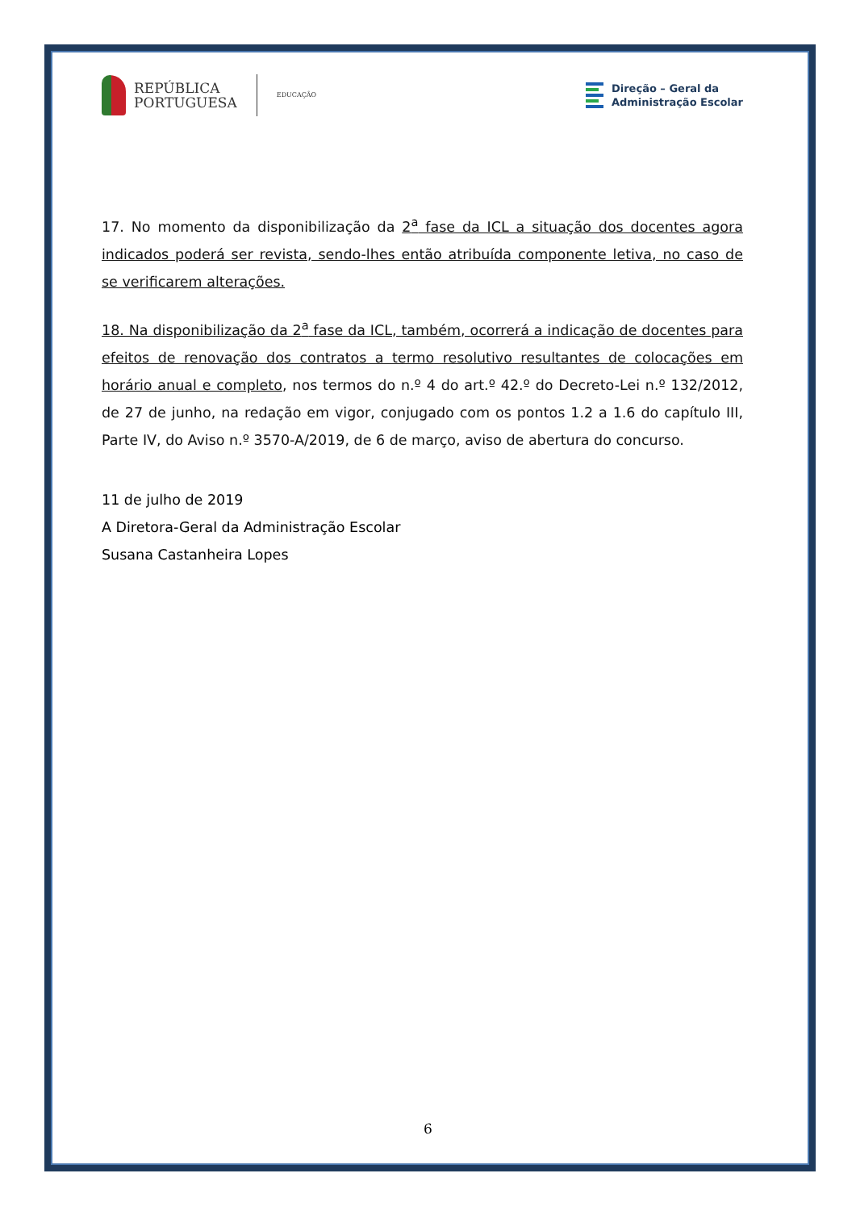REPÚBLICA
PORTUGUESA
EDUCAÇÃO
Direção – Geral da
Administração Escolar
17. No momento da disponibilização da 2<sup>a</sup> fase da ICL a situação dos docentes agora indicados poderá ser revista, sendo-lhes então atribuída componente letiva, no caso de se verificarem alterações.
18. Na disponibilização da 2<sup>a</sup> fase da ICL, também, ocorrerá a indicação de docentes para efeitos de renovação dos contratos a termo resolutivo resultantes de colocações em horário anual e completo, nos termos do n.º 4 do art.º 42.º do Decreto-Lei n.º 132/2012, de 27 de junho, na redação em vigor, conjugado com os pontos 1.2 a 1.6 do capítulo III, Parte IV, do Aviso n.º 3570-A/2019, de 6 de março, aviso de abertura do concurso.
11 de julho de 2019
A Diretora-Geral da Administração Escolar
Susana Castanheira Lopes
6